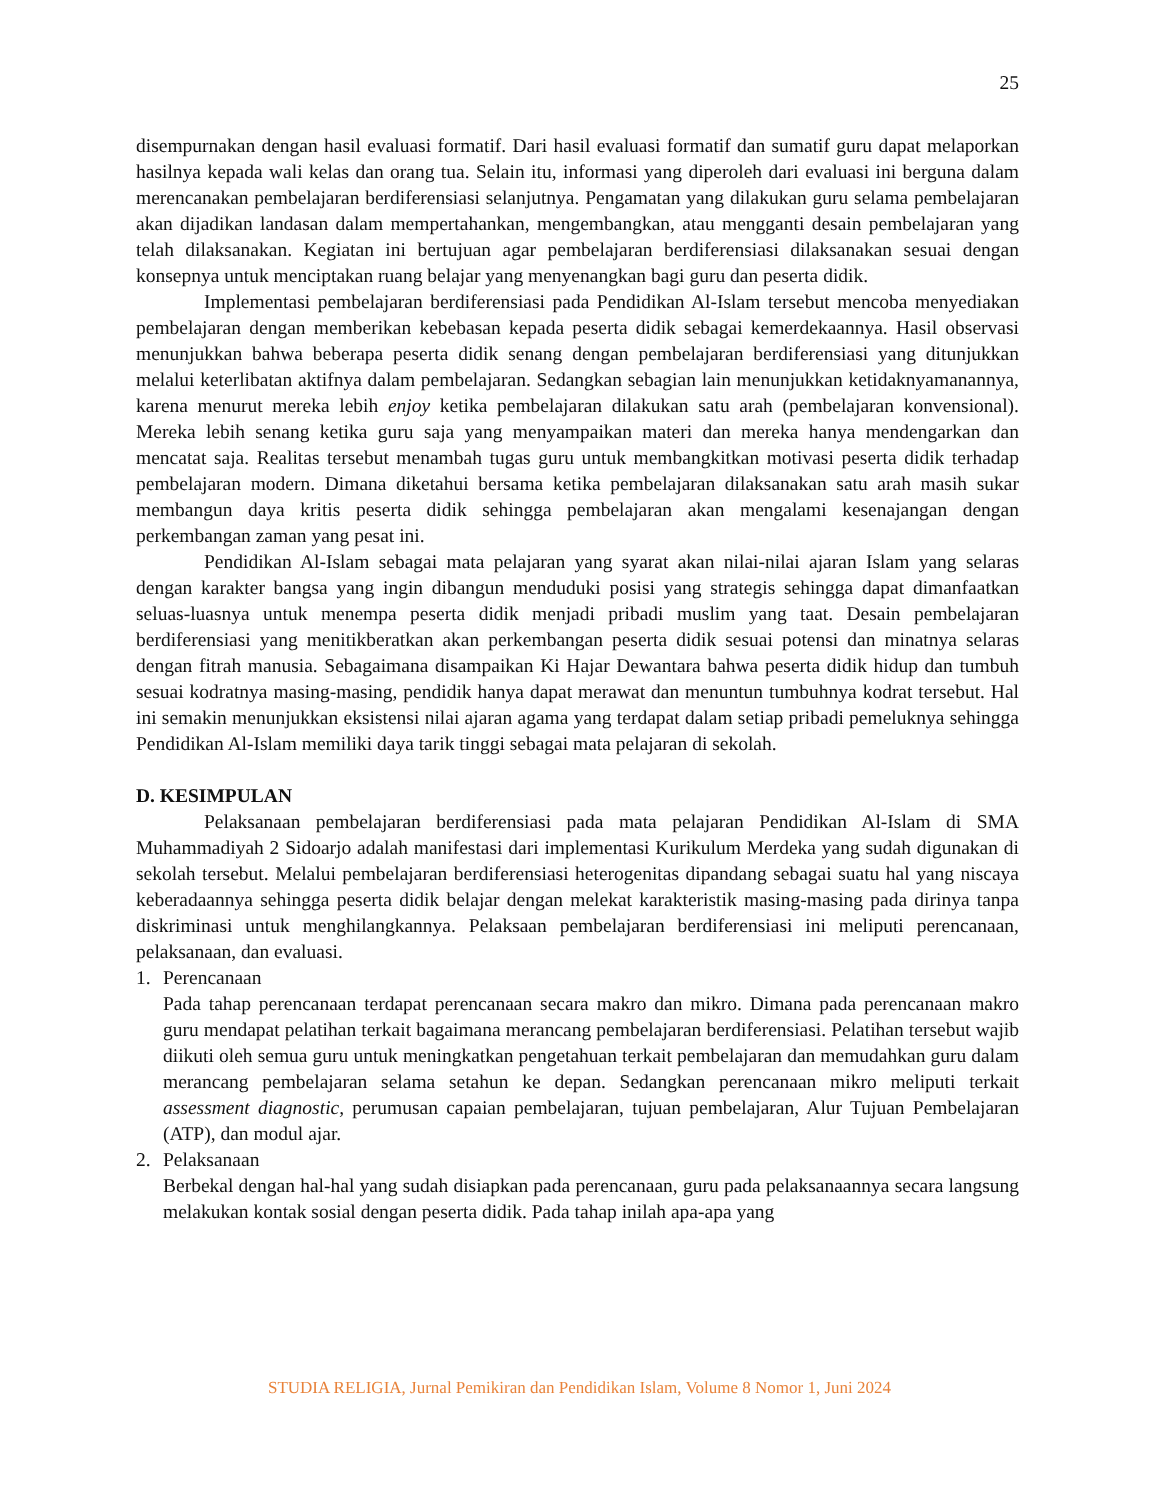25
disempurnakan dengan hasil evaluasi formatif. Dari hasil evaluasi formatif dan sumatif guru dapat melaporkan hasilnya kepada wali kelas dan orang tua. Selain itu, informasi yang diperoleh dari evaluasi ini berguna dalam merencanakan pembelajaran berdiferensiasi selanjutnya. Pengamatan yang dilakukan guru selama pembelajaran akan dijadikan landasan dalam mempertahankan, mengembangkan, atau mengganti desain pembelajaran yang telah dilaksanakan. Kegiatan ini bertujuan agar pembelajaran berdiferensiasi dilaksanakan sesuai dengan konsepnya untuk menciptakan ruang belajar yang menyenangkan bagi guru dan peserta didik.
Implementasi pembelajaran berdiferensiasi pada Pendidikan Al-Islam tersebut mencoba menyediakan pembelajaran dengan memberikan kebebasan kepada peserta didik sebagai kemerdekaannya. Hasil observasi menunjukkan bahwa beberapa peserta didik senang dengan pembelajaran berdiferensiasi yang ditunjukkan melalui keterlibatan aktifnya dalam pembelajaran. Sedangkan sebagian lain menunjukkan ketidaknyamanannya, karena menurut mereka lebih enjoy ketika pembelajaran dilakukan satu arah (pembelajaran konvensional). Mereka lebih senang ketika guru saja yang menyampaikan materi dan mereka hanya mendengarkan dan mencatat saja. Realitas tersebut menambah tugas guru untuk membangkitkan motivasi peserta didik terhadap pembelajaran modern. Dimana diketahui bersama ketika pembelajaran dilaksanakan satu arah masih sukar membangun daya kritis peserta didik sehingga pembelajaran akan mengalami kesenajangan dengan perkembangan zaman yang pesat ini.
Pendidikan Al-Islam sebagai mata pelajaran yang syarat akan nilai-nilai ajaran Islam yang selaras dengan karakter bangsa yang ingin dibangun menduduki posisi yang strategis sehingga dapat dimanfaatkan seluas-luasnya untuk menempa peserta didik menjadi pribadi muslim yang taat. Desain pembelajaran berdiferensiasi yang menitikberatkan akan perkembangan peserta didik sesuai potensi dan minatnya selaras dengan fitrah manusia. Sebagaimana disampaikan Ki Hajar Dewantara bahwa peserta didik hidup dan tumbuh sesuai kodratnya masing-masing, pendidik hanya dapat merawat dan menuntun tumbuhnya kodrat tersebut. Hal ini semakin menunjukkan eksistensi nilai ajaran agama yang terdapat dalam setiap pribadi pemeluknya sehingga Pendidikan Al-Islam memiliki daya tarik tinggi sebagai mata pelajaran di sekolah.
D. KESIMPULAN
Pelaksanaan pembelajaran berdiferensiasi pada mata pelajaran Pendidikan Al-Islam di SMA Muhammadiyah 2 Sidoarjo adalah manifestasi dari implementasi Kurikulum Merdeka yang sudah digunakan di sekolah tersebut. Melalui pembelajaran berdiferensiasi heterogenitas dipandang sebagai suatu hal yang niscaya keberadaannya sehingga peserta didik belajar dengan melekat karakteristik masing-masing pada dirinya tanpa diskriminasi untuk menghilangkannya. Pelaksaan pembelajaran berdiferensiasi ini meliputi perencanaan, pelaksanaan, dan evaluasi.
1. Perencanaan
Pada tahap perencanaan terdapat perencanaan secara makro dan mikro. Dimana pada perencanaan makro guru mendapat pelatihan terkait bagaimana merancang pembelajaran berdiferensiasi. Pelatihan tersebut wajib diikuti oleh semua guru untuk meningkatkan pengetahuan terkait pembelajaran dan memudahkan guru dalam merancang pembelajaran selama setahun ke depan. Sedangkan perencanaan mikro meliputi terkait assessment diagnostic, perumusan capaian pembelajaran, tujuan pembelajaran, Alur Tujuan Pembelajaran (ATP), dan modul ajar.
2. Pelaksanaan
Berbekal dengan hal-hal yang sudah disiapkan pada perencanaan, guru pada pelaksanaannya secara langsung melakukan kontak sosial dengan peserta didik. Pada tahap inilah apa-apa yang
STUDIA RELIGIA, Jurnal Pemikiran dan Pendidikan Islam, Volume 8 Nomor 1, Juni 2024